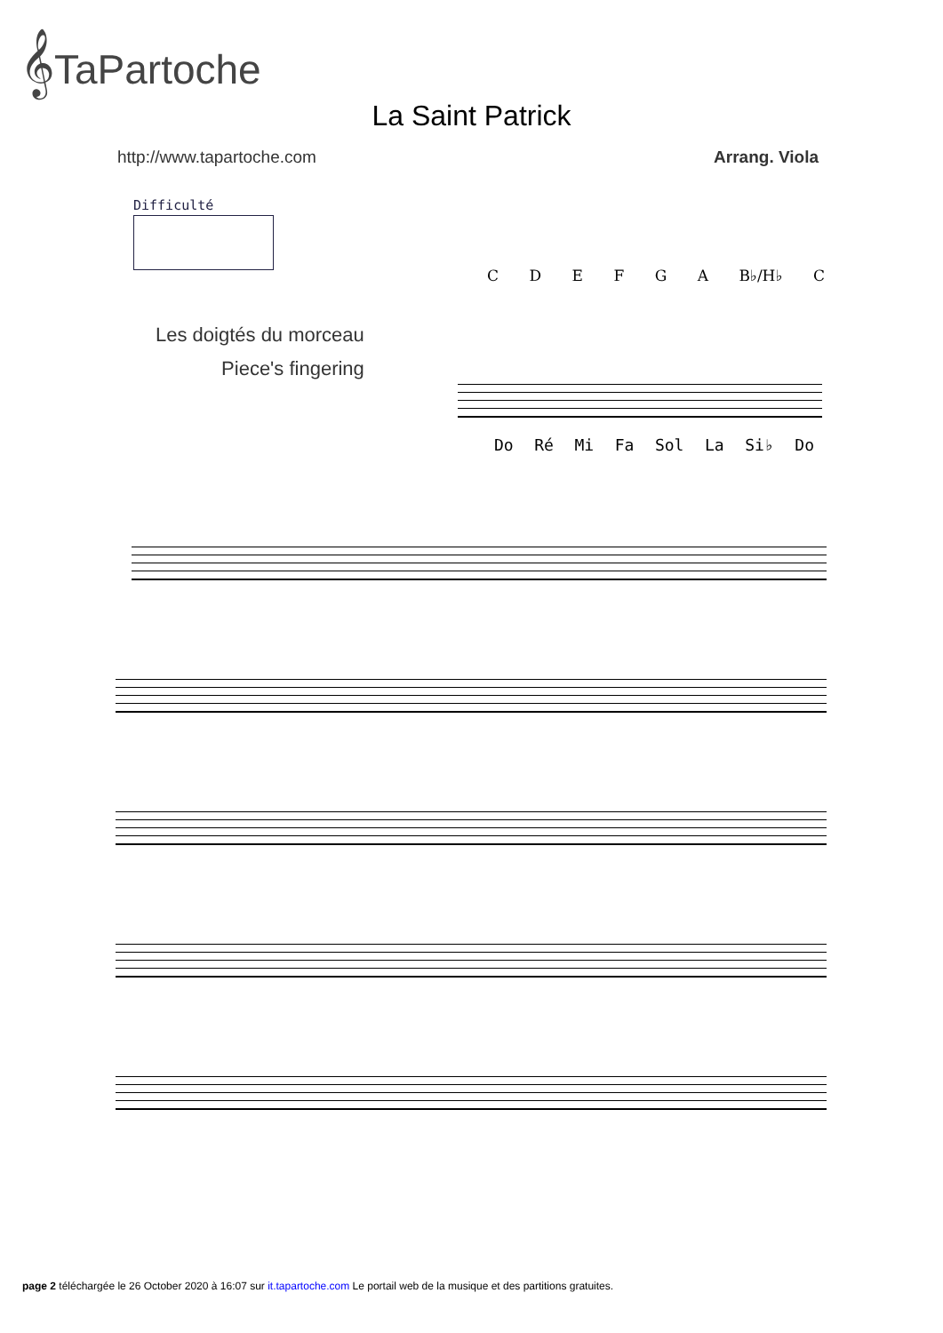𝄞TaPartoche
La Saint Patrick
http://www.tapartoche.com Arrang. Viola
Difficulté
Les doigtés du morceau
Piece's fingering
CDEFGA B♭/H♭ C
Do Ré Mi Fa Sol La Si♭ Do
page 2 téléchargée le 26 October 2020 à 16:07 sur it.tapartoche.com Le portail web de la musique et des partitions gratuites.